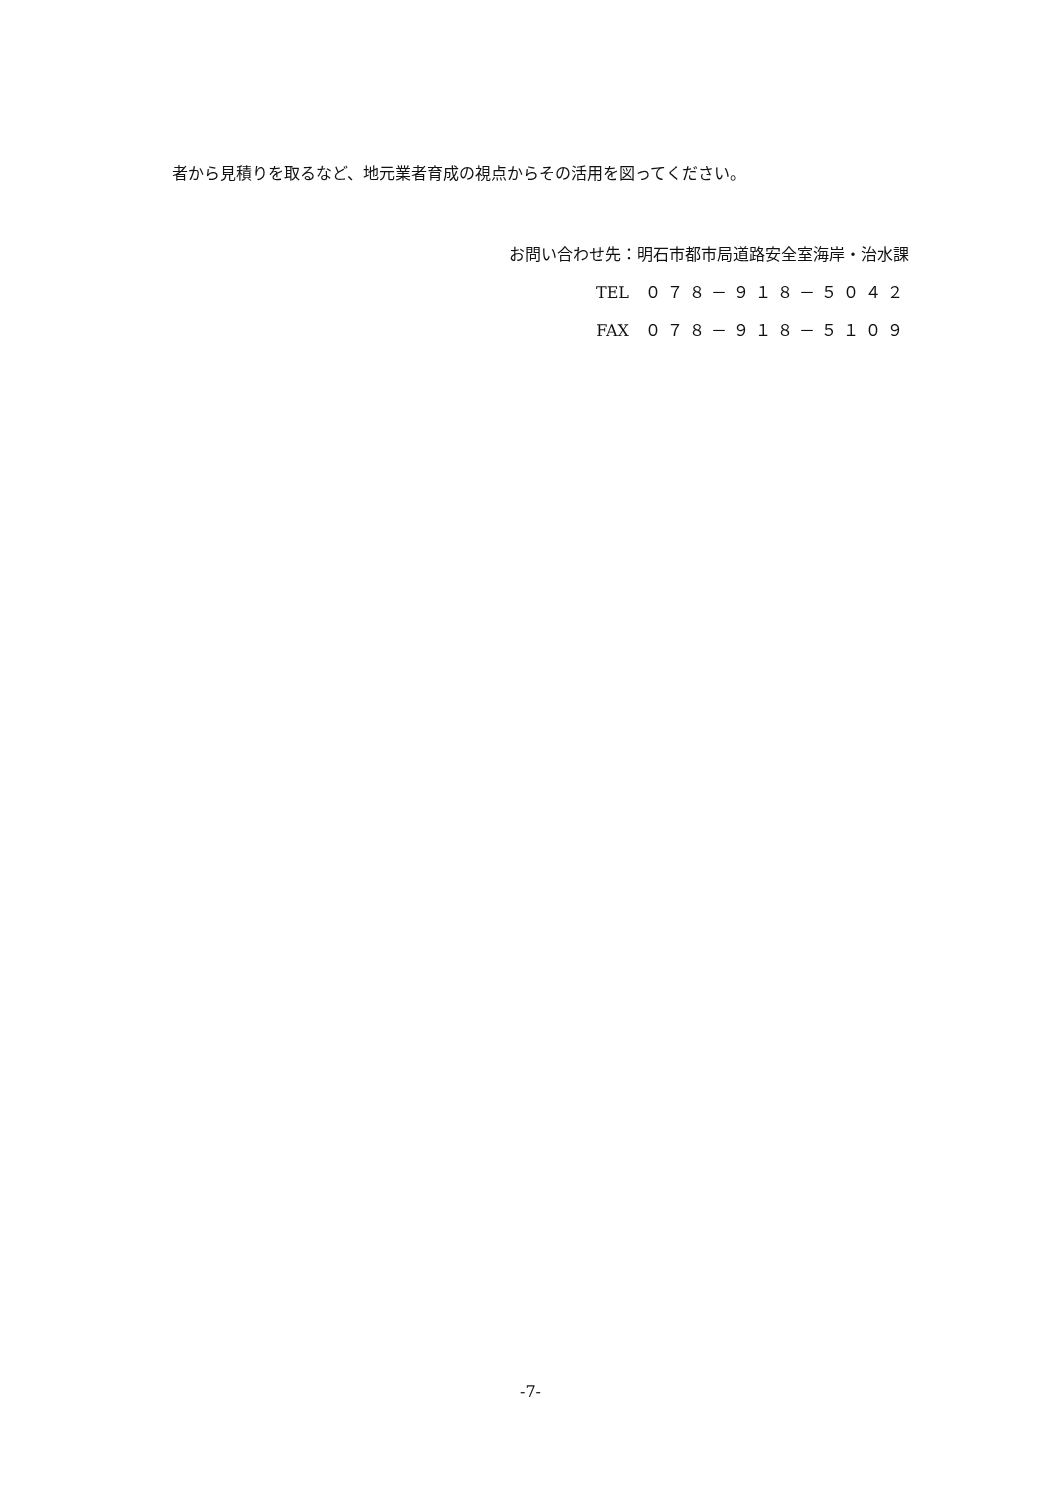者から見積りを取るなど、地元業者育成の視点からその活用を図ってください。
お問い合わせ先：明石市都市局道路安全室海岸・治水課
TEL　０７８－９１８－５０４２
FAX　０７８－９１８－５１０９
-7-